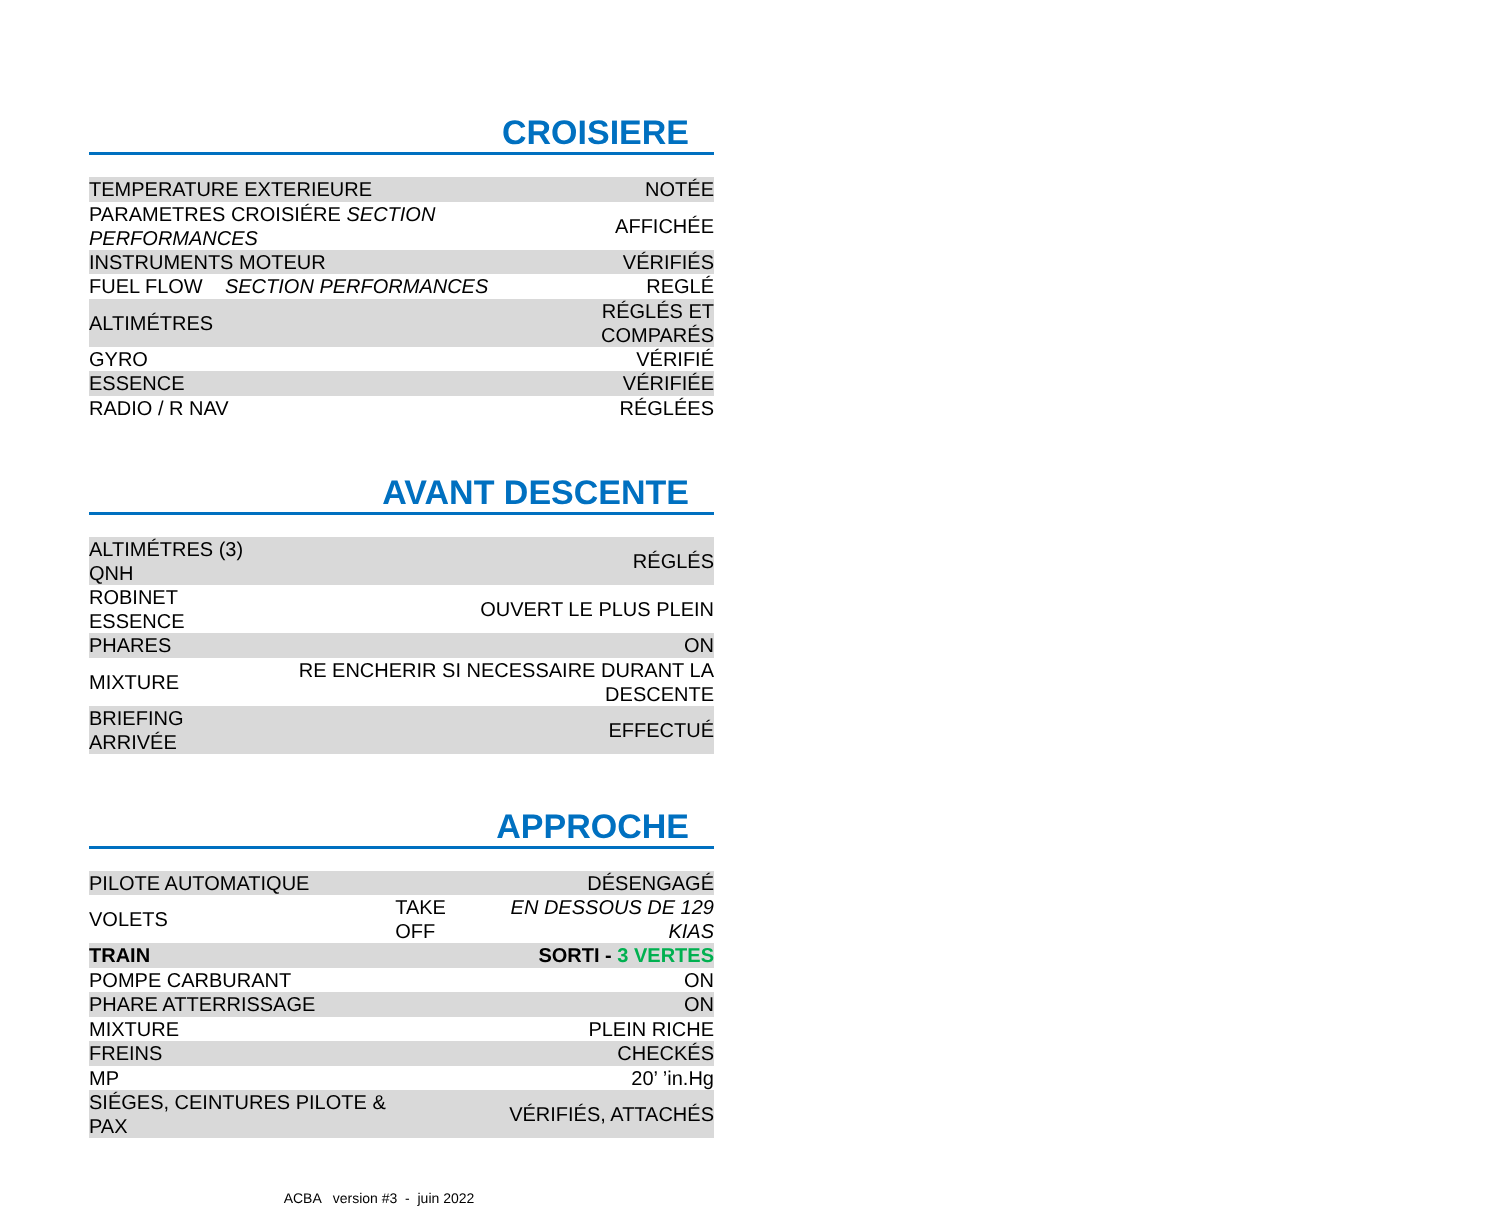CROISIERE
| TEMPERATURE EXTERIEURE | NOTÉE |
| PARAMETRES CROISIÉRE SECTION PERFORMANCES | AFFICHÉE |
| INSTRUMENTS MOTEUR | VÉRIFIÉS |
| FUEL FLOW SECTION PERFORMANCES | REGLÉ |
| ALTIMÉTRES | RÉGLÉS ET COMPARÉS |
| GYRO | VÉRIFIÉ |
| ESSENCE | VÉRIFIÉE |
| RADIO / R NAV | RÉGLÉES |
AVANT DESCENTE
| ALTIMÉTRES (3) QNH | RÉGLÉS |
| ROBINET ESSENCE | OUVERT LE PLUS PLEIN |
| PHARES | ON |
| MIXTURE | RE ENCHERIR SI NECESSAIRE DURANT LA DESCENTE |
| BRIEFING ARRIVÉE | EFFECTUÉ |
APPROCHE
| PILOTE AUTOMATIQUE | | DÉSENGAGÉ |
| VOLETS | TAKE OFF | EN DESSOUS DE 129 KIAS |
| TRAIN | | SORTI - 3 VERTES |
| POMPE CARBURANT | | ON |
| PHARE ATTERRISSAGE | | ON |
| MIXTURE | | PLEIN RICHE |
| FREINS | | CHECKÉS |
| MP | | 20’ ’in.Hg |
| SIÉGES, CEINTURES PILOTE & PAX | | VÉRIFIÉS, ATTACHÉS |
ACBA version #3 - juin 2022